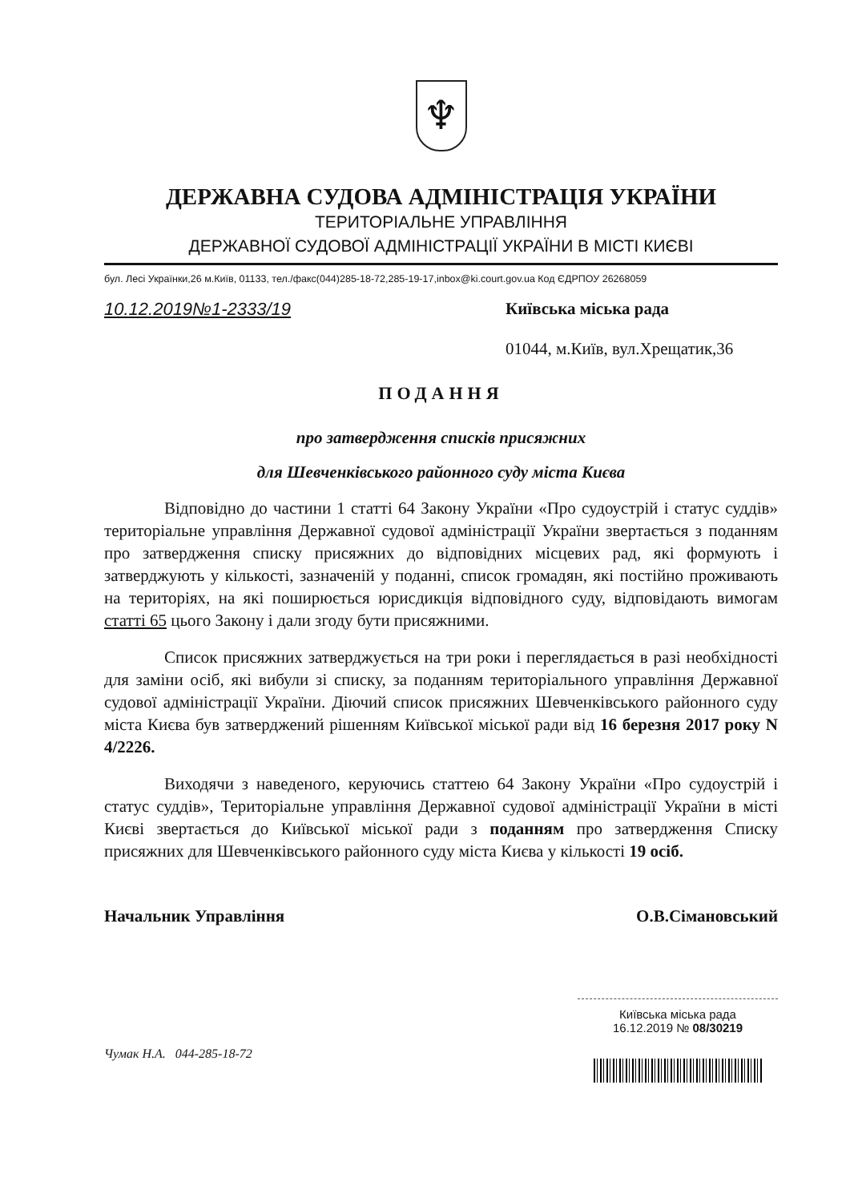♆
ДЕРЖАВНА СУДОВА АДМІНІСТРАЦІЯ УКРАЇНИ
ТЕРИТОРІАЛЬНЕ УПРАВЛІННЯ
ДЕРЖАВНОЇ СУДОВОЇ АДМІНІСТРАЦІЇ УКРАЇНИ В МІСТІ КИЄВІ
бул. Лесі Українки,26 м.Київ, 01133, тел./факс(044)285-18-72,285-19-17,inbox@ki.court.gov.ua Код ЄДРПОУ 26268059
10.12.2019№1-2333/19 Київська міська рада
01044, м.Київ, вул.Хрещатик,36
ПОДАННЯ
про затвердження списків присяжних
для Шевченківського районного суду міста Києва
Відповідно до частини 1 статті 64 Закону України «Про судоустрій і статус суддів» територіальне управління Державної судової адміністрації України звертається з поданням про затвердження списку присяжних до відповідних місцевих рад, які формують і затверджують у кількості, зазначеній у поданні, список громадян, які постійно проживають на територіях, на які поширюється юрисдикція відповідного суду, відповідають вимогам статті 65 цього Закону і дали згоду бути присяжними.
Список присяжних затверджується на три роки і переглядається в разі необхідності для заміни осіб, які вибули зі списку, за поданням територіального управління Державної судової адміністрації України. Діючий список присяжних Шевченківського районного суду міста Києва був затверджений рішенням Київської міської ради від 16 березня 2017 року N 4/2226.
Виходячи з наведеного, керуючись статтею 64 Закону України «Про судоустрій і статус суддів», Територіальне управління Державної судової адміністрації України в місті Києві звертається до Київської міської ради з поданням про затвердження Списку присяжних для Шевченківського районного суду міста Києва у кількості 19 осіб.
Начальник Управління О.В.Сімановський
Чумак Н.А. 044-285-18-72
Київська міська рада
16.12.2019 № 08/30219